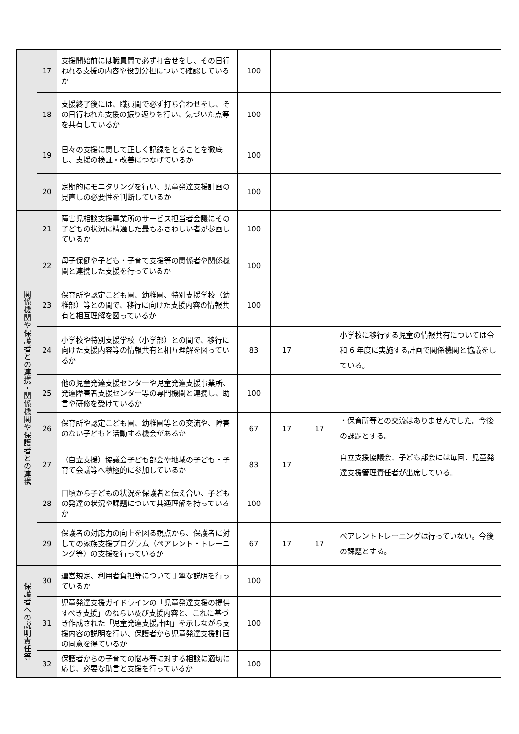| | 17 | 支援開始前には職員間で必ず打合せをし、その日行われる支援の内容や役割分担について確認しているか | 100 | | | |
| | 18 | 支援終了後には、職員間で必ず打ち合わせをし、その日行われた支援の振り返りを行い、気づいた点等を共有しているか | 100 | | | |
| | 19 | 日々の支援に関して正しく記録をとることを徹底し、支援の検証・改善につなげているか | 100 | | | |
| | 20 | 定期的にモニタリングを行い、児童発達支援計画の見直しの必要性を判断しているか | 100 | | | |
| 関係機関や保護者との連携・関係機関や保護者との連携 | 21 | 障害児相談支援事業所のサービス担当者会議にその子どもの状況に精通した最もふさわしい者が参画しているか | 100 | | | |
| | 22 | 母子保健や子ども・子育て支援等の関係者や関係機関と連携した支援を行っているか | 100 | | | |
| | 23 | 保育所や認定こども園、幼稚園、特別支援学校（幼稚部）等との間で、移行に向けた支援内容の情報共有と相互理解を図っているか | 100 | | | |
| | 24 | 小学校や特別支援学校（小学部）との間で、移行に向けた支援内容等の情報共有と相互理解を図っているか | 83 | 17 | | 小学校に移行する児童の情報共有については令和 6 年度に実施する計画で関係機関と協議をしている。 |
| | 25 | 他の児童発達支援センターや児童発達支援事業所、発達障害者支援センター等の専門機関と連携し、助言や研修を受けているか | 100 | | | |
| | 26 | 保育所や認定こども園、幼稚園等との交流や、障害のない子どもと活動する機会があるか | 67 | 17 | 17 | ・保育所等との交流はありませんでした。今後の課題とする。 |
| | 27 | （自立支援）協議会子ども部会や地域の子ども・子育て会議等へ積極的に参加しているか | 83 | 17 | | 自立支援協議会、子ども部会には毎回、児童発達支援管理責任者が出席している。 |
| | 28 | 日頃から子どもの状況を保護者と伝え合い、子どもの発達の状況や課題について共通理解を持っているか | 100 | | | |
| | 29 | 保護者の対応力の向上を図る観点から、保護者に対しての家族支援プログラム（ペアレント・トレーニング等）の支援を行っているか | 67 | 17 | 17 | ペアレントトレーニングは行っていない。今後の課題とする。 |
| 保護者への説明責任等 | 30 | 運営規定、利用者負担等について丁寧な説明を行っているか | 100 | | | |
| | 31 | 児童発達支援ガイドラインの「児童発達支援の提供すべき支援」のねらい及び支援内容と、これに基づき作成された「児童発達支援計画」を示しながら支援内容の説明を行い、保護者から児童発達支援計画の同意を得ているか | 100 | | | |
| | 32 | 保護者からの子育ての悩み等に対する相談に適切に応じ、必要な助言と支援を行っているか | 100 | | | |